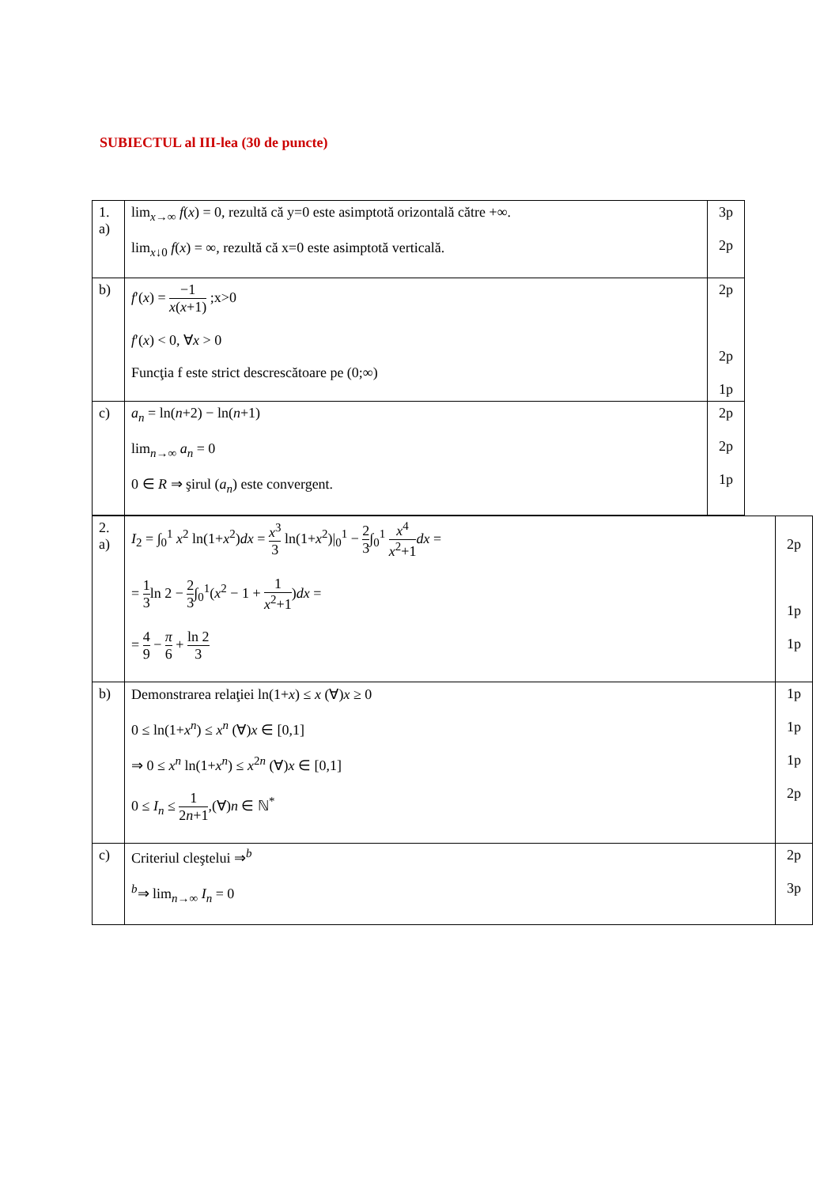SUBIECTUL al III-lea (30 de puncte)
| 1. a) | lim<sub>x→∞</sub> f ( x ) = 0, rezultă că y=0 este asimptotă orizontală către +∞. lim<sub>x↓0</sub> f ( x ) = ∞, rezultă că x=0 este asimptotă verticală. | 3p 2p |
| b) | f ′( x ) = −1 x ( x +1) ;x>0 f ′( x ) < 0, ∀ x > 0 Funcţia f este strict descrescătoare pe (0;∞) | 2p 2p 1p |
| c) | a<sub>n</sub> = ln( n +2) − ln( n +1) lim<sub>n→∞</sub> a<sub>n</sub> = 0 0 ∈ R ⇒ şirul ( a<sub>n</sub> ) este convergent. | 2p 2p 1p |
| 2. a) | I<sub>2</sub> = ∫<sub>0</sub><sup>1</sup> x<sup>2</sup> ln(1+ x<sup>2</sup>) dx = x<sup>3</sup> 3 ln(1+ x<sup>2</sup>)/<sub>0</sub><sup>1</sup> − 2 3 ∫<sub>0</sub><sup>1</sup> x<sup>4</sup> x<sup>2</sup>+1 dx = = 1 3 ln 2 − 2 3 ∫<sub>0</sub><sup>1</sup>( x<sup>2</sup> − 1 + 1 x<sup>2</sup>+1 ) dx = = 4 9 − π 6 + ln 2 3 | 2p 1p 1p |
| b) | Demonstrarea relaţiei ln(1+ x ) ≤ x (∀) x ≥ 0 0 ≤ ln(1+ x<sup>n</sup> ) ≤ x<sup>n</sup> (∀) x ∈ [0,1] ⇒ 0 ≤ x<sup>n</sup> ln(1+ x<sup>n</sup> ) ≤ x<sup>2n</sup> (∀) x ∈ [0,1] 0 ≤ I<sub>n</sub> ≤ 1 2 n +1 ,(∀) n ∈ ℕ<sup>*</sup> | 1p 1p 1p 2p |
| c) | Criteriul cleştelui ⇒<sup>b</sup> <sup>b</sup>⇒ lim<sub>n→∞</sub> I<sub>n</sub> = 0 | 2p 3p |